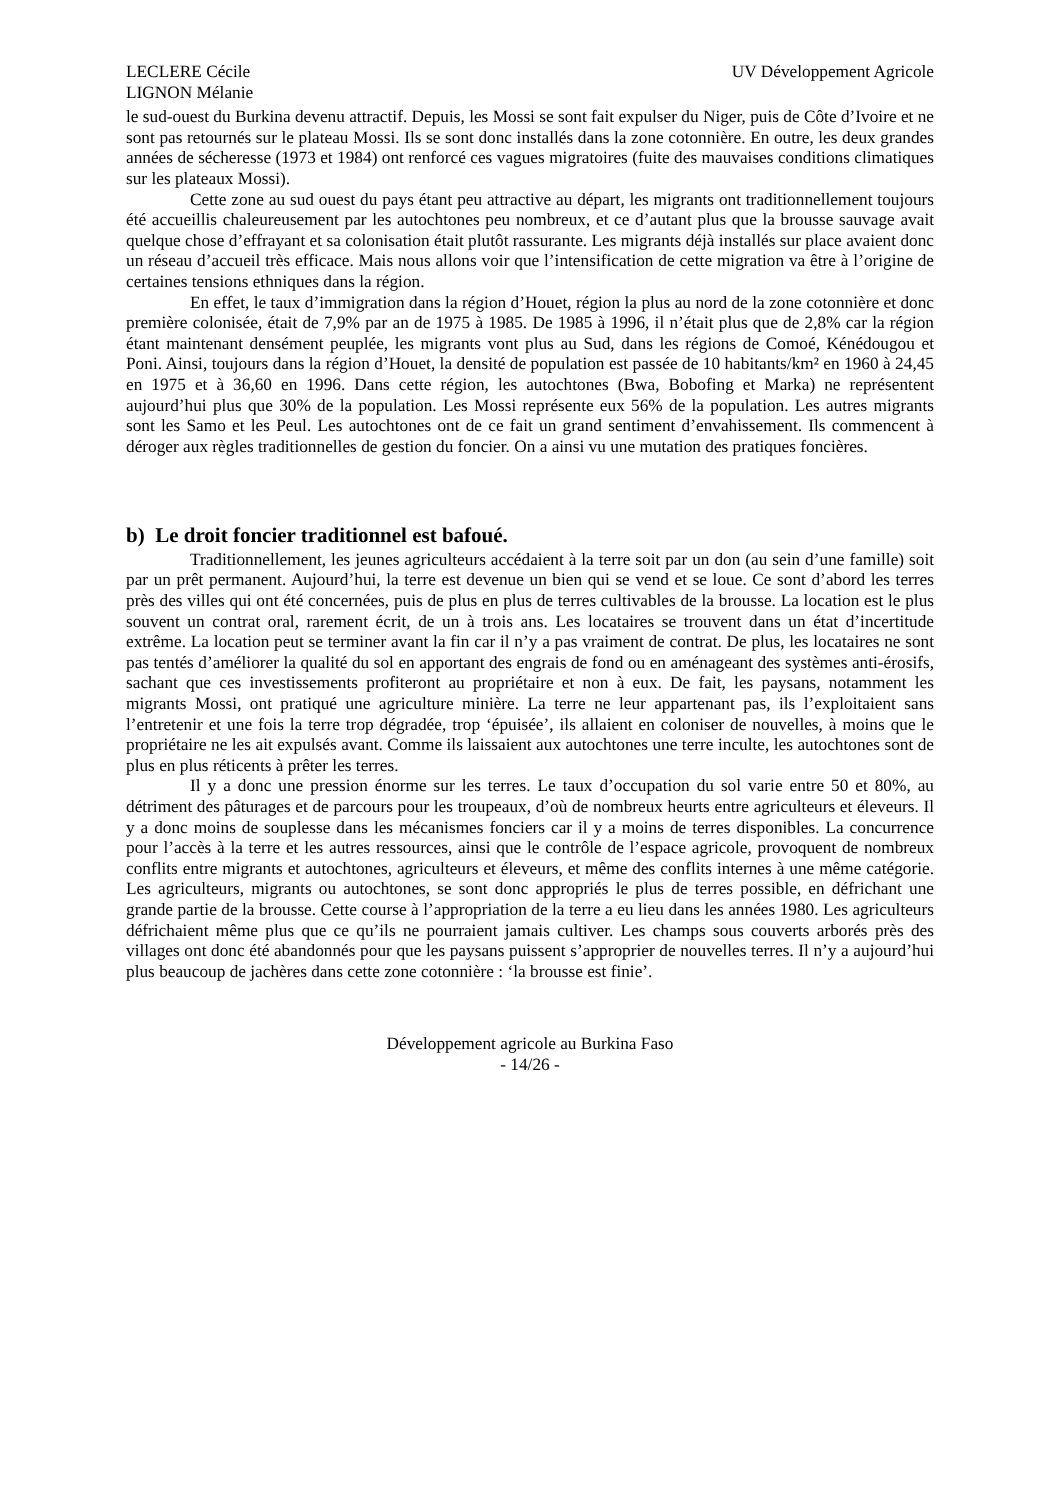LECLERE Cécile
LIGNON Mélanie
UV Développement Agricole
le sud-ouest du Burkina devenu attractif. Depuis, les Mossi se sont fait expulser du Niger, puis de Côte d’Ivoire et ne sont pas retournés sur le plateau Mossi. Ils se sont donc installés dans la zone cotonnière. En outre, les deux grandes années de sécheresse (1973 et 1984) ont renforcé ces vagues migratoires (fuite des mauvaises conditions climatiques sur les plateaux Mossi).
Cette zone au sud ouest du pays étant peu attractive au départ, les migrants ont traditionnellement toujours été accueillis chaleureusement par les autochtones peu nombreux, et ce d’autant plus que la brousse sauvage avait quelque chose d’effrayant et sa colonisation était plutôt rassurante. Les migrants déjà installés sur place avaient donc un réseau d’accueil très efficace. Mais nous allons voir que l’intensification de cette migration va être à l’origine de certaines tensions ethniques dans la région.
En effet, le taux d’immigration dans la région d’Houet, région la plus au nord de la zone cotonnière et donc première colonisée, était de 7,9% par an de 1975 à 1985. De 1985 à 1996, il n’était plus que de 2,8% car la région étant maintenant densément peuplée, les migrants vont plus au Sud, dans les régions de Comoé, Kénédougou et Poni. Ainsi, toujours dans la région d’Houet, la densité de population est passée de 10 habitants/km² en 1960 à 24,45 en 1975 et à 36,60 en 1996. Dans cette région, les autochtones (Bwa, Bobofing et Marka) ne représentent aujourd’hui plus que 30% de la population. Les Mossi représente eux 56% de la population. Les autres migrants sont les Samo et les Peul. Les autochtones ont de ce fait un grand sentiment d’envahissement. Ils commencent à déroger aux règles traditionnelles de gestion du foncier. On a ainsi vu une mutation des pratiques foncières.
b) Le droit foncier traditionnel est bafoué.
Traditionnellement, les jeunes agriculteurs accédaient à la terre soit par un don (au sein d’une famille) soit par un prêt permanent. Aujourd’hui, la terre est devenue un bien qui se vend et se loue. Ce sont d’abord les terres près des villes qui ont été concernées, puis de plus en plus de terres cultivables de la brousse. La location est le plus souvent un contrat oral, rarement écrit, de un à trois ans. Les locataires se trouvent dans un état d’incertitude extrême. La location peut se terminer avant la fin car il n’y a pas vraiment de contrat. De plus, les locataires ne sont pas tentés d’améliorer la qualité du sol en apportant des engrais de fond ou en aménageant des systèmes anti-érosifs, sachant que ces investissements profiteront au propriétaire et non à eux. De fait, les paysans, notamment les migrants Mossi, ont pratiqué une agriculture minière. La terre ne leur appartenant pas, ils l’exploitaient sans l’entretenir et une fois la terre trop dégradée, trop ‘épuisée’, ils allaient en coloniser de nouvelles, à moins que le propriétaire ne les ait expulsés avant. Comme ils laissaient aux autochtones une terre inculte, les autochtones sont de plus en plus réticents à prêter les terres.
Il y a donc une pression énorme sur les terres. Le taux d’occupation du sol varie entre 50 et 80%, au détriment des pâturages et de parcours pour les troupeaux, d’où de nombreux heurts entre agriculteurs et éleveurs. Il y a donc moins de souplesse dans les mécanismes fonciers car il y a moins de terres disponibles. La concurrence pour l’accès à la terre et les autres ressources, ainsi que le contrôle de l’espace agricole, provoquent de nombreux conflits entre migrants et autochtones, agriculteurs et éleveurs, et même des conflits internes à une même catégorie. Les agriculteurs, migrants ou autochtones, se sont donc appropriés le plus de terres possible, en défrichant une grande partie de la brousse. Cette course à l’appropriation de la terre a eu lieu dans les années 1980. Les agriculteurs défrichaient même plus que ce qu’ils ne pourraient jamais cultiver. Les champs sous couverts arborés près des villages ont donc été abandonnés pour que les paysans puissent s’approprier de nouvelles terres. Il n’y a aujourd’hui plus beaucoup de jachères dans cette zone cotonnière : ‘la brousse est finie’.
Développement agricole au Burkina Faso
- 14/26 -